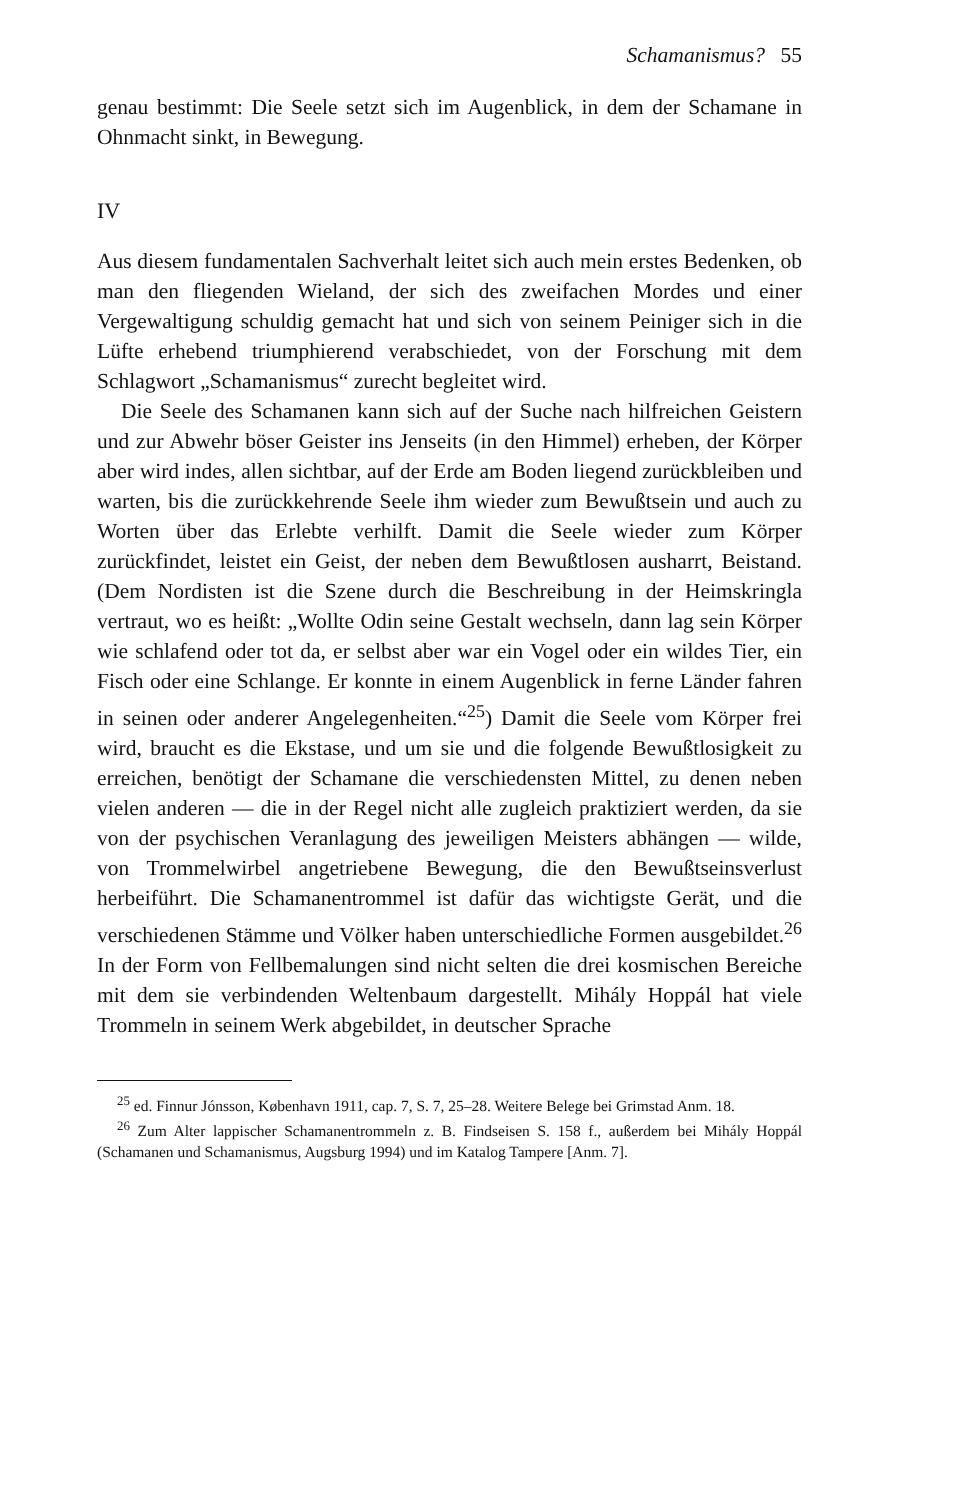Schamanismus? 55
genau bestimmt: Die Seele setzt sich im Augenblick, in dem der Schamane in Ohnmacht sinkt, in Bewegung.
IV
Aus diesem fundamentalen Sachverhalt leitet sich auch mein erstes Bedenken, ob man den fliegenden Wieland, der sich des zweifachen Mordes und einer Vergewaltigung schuldig gemacht hat und sich von seinem Peiniger sich in die Lüfte erhebend triumphierend verabschiedet, von der Forschung mit dem Schlagwort „Schamanismus“ zurecht begleitet wird.
Die Seele des Schamanen kann sich auf der Suche nach hilfreichen Geistern und zur Abwehr böser Geister ins Jenseits (in den Himmel) erheben, der Körper aber wird indes, allen sichtbar, auf der Erde am Boden liegend zurückbleiben und warten, bis die zurückkehrende Seele ihm wieder zum Bewußtsein und auch zu Worten über das Erlebte verhilft. Damit die Seele wieder zum Körper zurückfindet, leistet ein Geist, der neben dem Bewußtlosen ausharrt, Beistand. (Dem Nordisten ist die Szene durch die Beschreibung in der Heimskringla vertraut, wo es heißt: „Wollte Odin seine Gestalt wechseln, dann lag sein Körper wie schlafend oder tot da, er selbst aber war ein Vogel oder ein wildes Tier, ein Fisch oder eine Schlange. Er konnte in einem Augenblick in ferne Länder fahren in seinen oder anderer Angelegenheiten.“<sup>25</sup>) Damit die Seele vom Körper frei wird, braucht es die Ekstase, und um sie und die folgende Bewußtlosigkeit zu erreichen, benötigt der Schamane die verschiedensten Mittel, zu denen neben vielen anderen — die in der Regel nicht alle zugleich praktiziert werden, da sie von der psychischen Veranlagung des jeweiligen Meisters abhängen — wilde, von Trommelwirbel angetriebene Bewegung, die den Bewußtseinsverlust herbeiführt. Die Schamanentrommel ist dafür das wichtigste Gerät, und die verschiedenen Stämme und Völker haben unterschiedliche Formen ausgebildet.<sup>26</sup> In der Form von Fellbemalungen sind nicht selten die drei kosmischen Bereiche mit dem sie verbindenden Weltenbaum dargestellt. Mihály Hoppál hat viele Trommeln in seinem Werk abgebildet, in deutscher Sprache
<sup>25</sup> ed. Finnur Jónsson, København 1911, cap. 7, S. 7, 25–28. Weitere Belege bei Grimstad Anm. 18.
<sup>26</sup> Zum Alter lappischer Schamanentrommeln z. B. Findseisen S. 158 f., außerdem bei Mihály Hoppál (Schamanen und Schamanismus, Augsburg 1994) und im Katalog Tampere [Anm. 7].